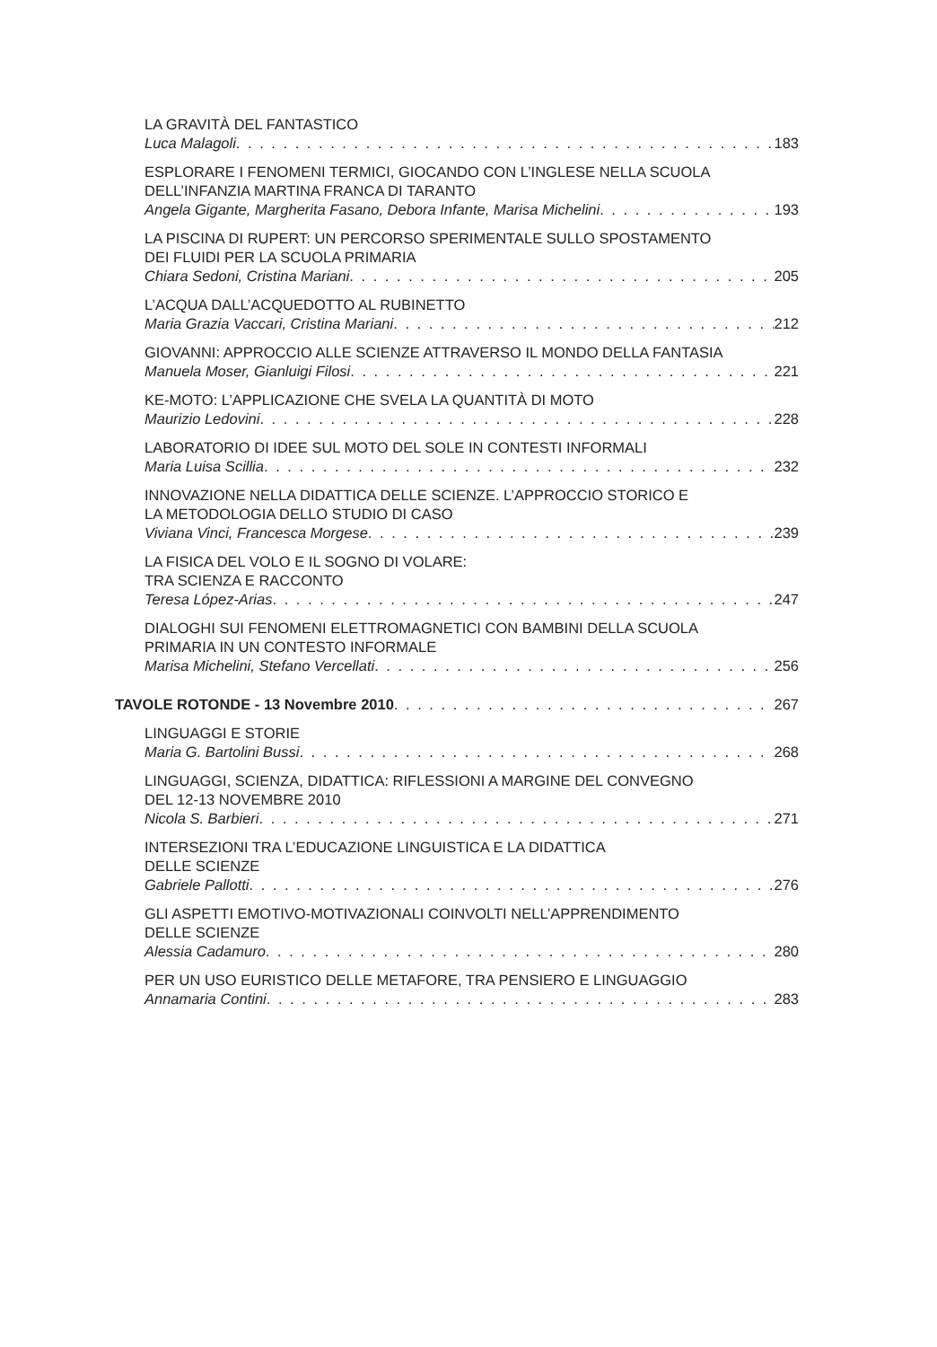LA GRAVITÀ DEL FANTASTICO
Luca Malagoli 183
ESPLORARE I FENOMENI TERMICI, GIOCANDO CON L’INGLESE NELLA SCUOLA
DELL’INFANZIA MARTINA FRANCA DI TARANTO
Angela Gigante, Margherita Fasano, Debora Infante, Marisa Michelini 193
LA PISCINA DI RUPERT: UN PERCORSO SPERIMENTALE SULLO SPOSTAMENTO
DEI FLUIDI PER LA SCUOLA PRIMARIA
Chiara Sedoni, Cristina Mariani 205
L’ACQUA DALL’ACQUEDOTTO AL RUBINETTO
Maria Grazia Vaccari, Cristina Mariani 212
GIOVANNI: APPROCCIO ALLE SCIENZE ATTRAVERSO IL MONDO DELLA FANTASIA
Manuela Moser, Gianluigi Filosi 221
KE-MOTO: L’APPLICAZIONE CHE SVELA LA QUANTITÀ DI MOTO
Maurizio Ledovini 228
LABORATORIO DI IDEE SUL MOTO DEL SOLE IN CONTESTI INFORMALI
Maria Luisa Scillia 232
INNOVAZIONE NELLA DIDATTICA DELLE SCIENZE. L’APPROCCIO STORICO E
LA METODOLOGIA DELLO STUDIO DI CASO
Viviana Vinci, Francesca Morgese 239
LA FISICA DEL VOLO E IL SOGNO DI VOLARE:
TRA SCIENZA E RACCONTO
Teresa López-Arias 247
DIALOGHI SUI FENOMENI ELETTROMAGNETICI CON BAMBINI DELLA SCUOLA
PRIMARIA IN UN CONTESTO INFORMALE
Marisa Michelini, Stefano Vercellati 256
TAVOLE ROTONDE - 13 Novembre 2010 267
LINGUAGGI E STORIE
Maria G. Bartolini Bussi 268
LINGUAGGI, SCIENZA, DIDATTICA: RIFLESSIONI A MARGINE DEL CONVEGNO
DEL 12-13 NOVEMBRE 2010
Nicola S. Barbieri 271
INTERSEZIONI TRA L’EDUCAZIONE LINGUISTICA E LA DIDATTICA
DELLE SCIENZE
Gabriele Pallotti 276
GLI ASPETTI EMOTIVO-MOTIVAZIONALI COINVOLTI NELL’APPRENDIMENTO
DELLE SCIENZE
Alessia Cadamuro 280
PER UN USO EURISTICO DELLE METAFORE, TRA PENSIERO E LINGUAGGIO
Annamaria Contini 283